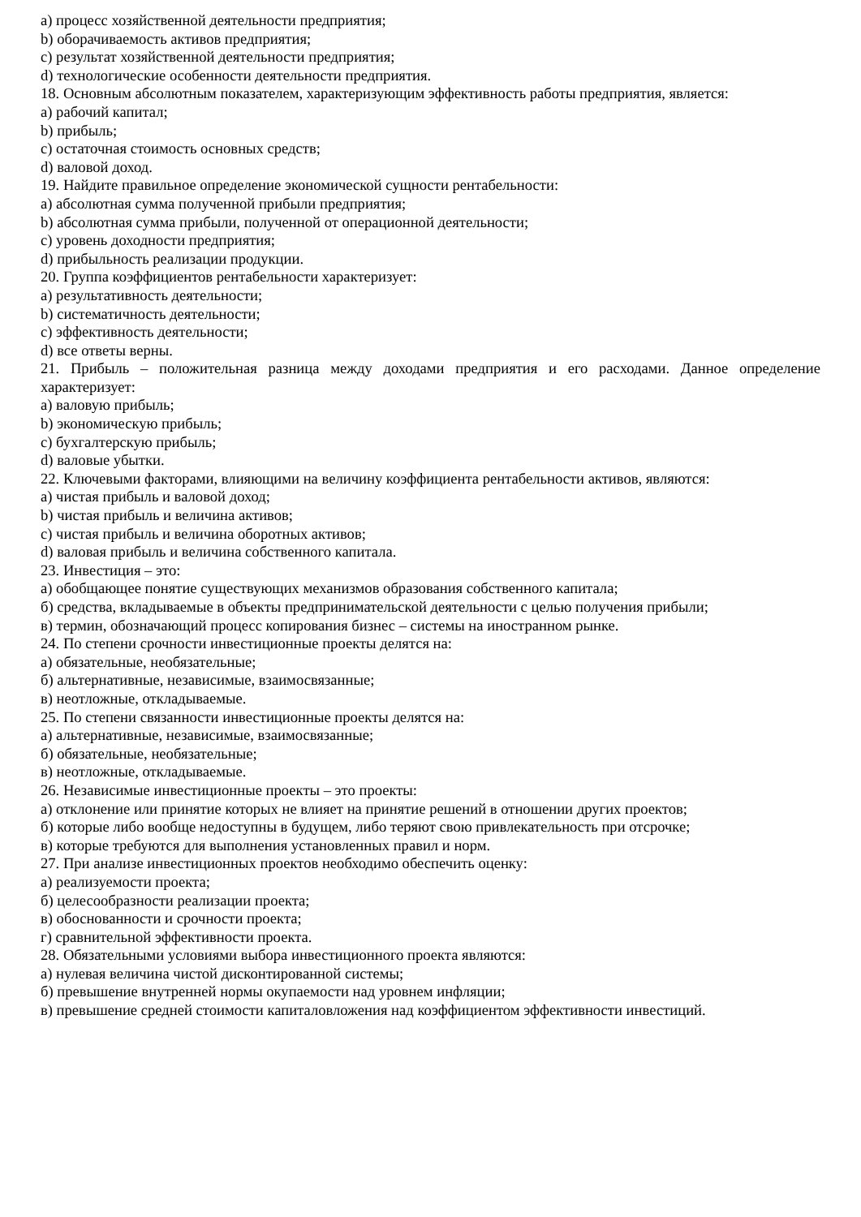a) процесс хозяйственной деятельности предприятия;
b) оборачиваемость активов предприятия;
c) результат хозяйственной деятельности предприятия;
d) технологические особенности деятельности предприятия.
18. Основным абсолютным показателем, характеризующим эффективность работы предприятия, является:
a) рабочий капитал;
b) прибыль;
c) остаточная стоимость основных средств;
d) валовой доход.
19. Найдите правильное определение экономической сущности рентабельности:
a) абсолютная сумма полученной прибыли предприятия;
b) абсолютная сумма прибыли, полученной от операционной деятельности;
c) уровень доходности предприятия;
d) прибыльность реализации продукции.
20. Группа коэффициентов рентабельности характеризует:
a) результативность деятельности;
b) систематичность деятельности;
c) эффективность деятельности;
d) все ответы верны.
21. Прибыль – положительная разница между доходами предприятия и его расходами. Данное определение характеризует:
a) валовую прибыль;
b) экономическую прибыль;
c) бухгалтерскую прибыль;
d) валовые убытки.
22. Ключевыми факторами, влияющими на величину коэффициента рентабельности активов, являются:
a) чистая прибыль и валовой доход;
b) чистая прибыль и величина активов;
c) чистая прибыль и величина оборотных активов;
d) валовая прибыль и величина собственного капитала.
23. Инвестиция – это:
а) обобщающее понятие существующих механизмов образования собственного капитала;
б) средства, вкладываемые в объекты предпринимательской деятельности с целью получения прибыли;
в) термин, обозначающий процесс копирования бизнес – системы на иностранном рынке.
24. По степени срочности инвестиционные проекты делятся на:
а) обязательные, необязательные;
б) альтернативные, независимые, взаимосвязанные;
в) неотложные, откладываемые.
25. По степени связанности инвестиционные проекты делятся на:
а) альтернативные, независимые, взаимосвязанные;
б) обязательные, необязательные;
в) неотложные, откладываемые.
26. Независимые инвестиционные проекты – это проекты:
а) отклонение или принятие которых не влияет на принятие решений в отношении других проектов;
б) которые либо вообще недоступны в будущем, либо теряют свою привлекательность при отсрочке;
в) которые требуются для выполнения установленных правил и норм.
27. При анализе инвестиционных проектов необходимо обеспечить оценку:
а) реализуемости проекта;
б) целесообразности реализации проекта;
в) обоснованности и срочности проекта;
г) сравнительной эффективности проекта.
28. Обязательными условиями выбора инвестиционного проекта являются:
а) нулевая величина чистой дисконтированной системы;
б) превышение внутренней нормы окупаемости над уровнем инфляции;
в) превышение средней стоимости капиталовложения над коэффициентом эффективности инвестиций.